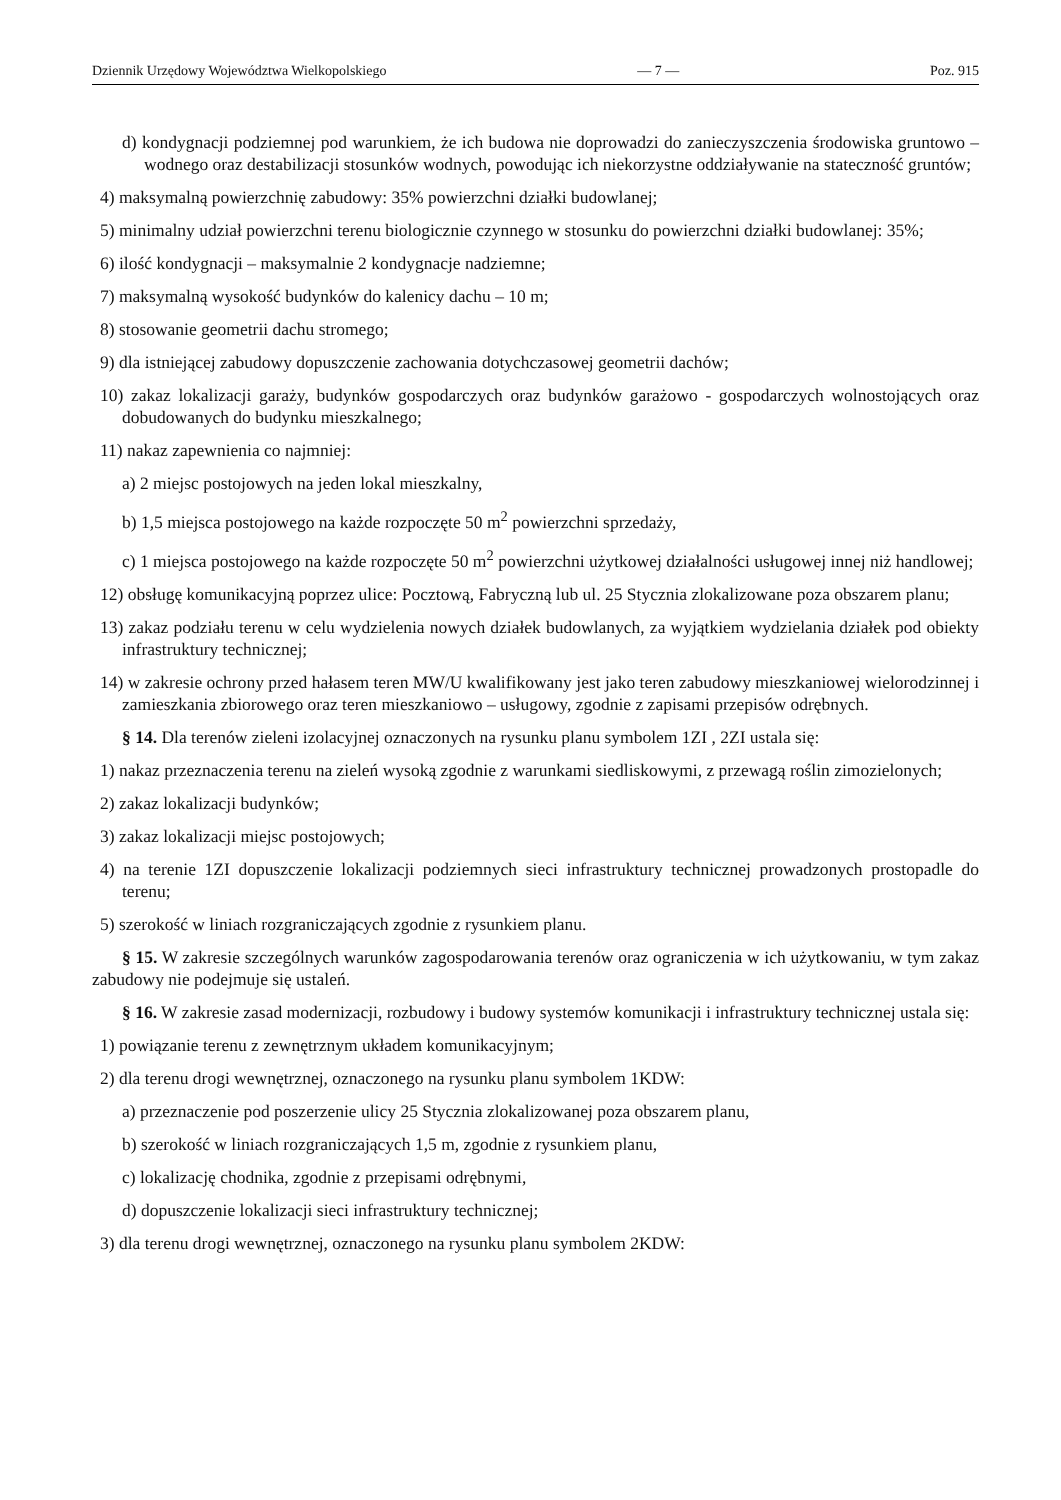Dziennik Urzędowy Województwa Wielkopolskiego — 7 — Poz. 915
d) kondygnacji podziemnej pod warunkiem, że ich budowa nie doprowadzi do zanieczyszczenia środowiska gruntowo – wodnego oraz destabilizacji stosunków wodnych, powodując ich niekorzystne oddziaływanie na stateczność gruntów;
4) maksymalną powierzchnię zabudowy: 35% powierzchni działki budowlanej;
5) minimalny udział powierzchni terenu biologicznie czynnego w stosunku do powierzchni działki budowlanej: 35%;
6) ilość kondygnacji – maksymalnie 2 kondygnacje nadziemne;
7) maksymalną wysokość budynków do kalenicy dachu – 10 m;
8) stosowanie geometrii dachu stromego;
9) dla istniejącej zabudowy dopuszczenie zachowania dotychczasowej geometrii dachów;
10) zakaz lokalizacji garaży, budynków gospodarczych oraz budynków garażowo - gospodarczych wolnostojących oraz dobudowanych do budynku mieszkalnego;
11) nakaz zapewnienia co najmniej:
a) 2 miejsc postojowych na jeden lokal mieszkalny,
b) 1,5 miejsca postojowego na każde rozpoczęte 50 m<sup>2</sup> powierzchni sprzedaży,
c) 1 miejsca postojowego na każde rozpoczęte 50 m<sup>2</sup> powierzchni użytkowej działalności usługowej innej niż handlowej;
12) obsługę komunikacyjną poprzez ulice: Pocztową, Fabryczną lub ul. 25 Stycznia zlokalizowane poza obszarem planu;
13) zakaz podziału terenu w celu wydzielenia nowych działek budowlanych, za wyjątkiem wydzielania działek pod obiekty infrastruktury technicznej;
14) w zakresie ochrony przed hałasem teren MW/U kwalifikowany jest jako teren zabudowy mieszkaniowej wielorodzinnej i zamieszkania zbiorowego oraz teren mieszkaniowo – usługowy, zgodnie z zapisami przepisów odrębnych.
§ 14. Dla terenów zieleni izolacyjnej oznaczonych na rysunku planu symbolem 1ZI , 2ZI ustala się:
1) nakaz przeznaczenia terenu na zieleń wysoką zgodnie z warunkami siedliskowymi, z przewagą roślin zimozielonych;
2) zakaz lokalizacji budynków;
3) zakaz lokalizacji miejsc postojowych;
4) na terenie 1ZI dopuszczenie lokalizacji podziemnych sieci infrastruktury technicznej prowadzonych prostopadle do terenu;
5) szerokość w liniach rozgraniczających zgodnie z rysunkiem planu.
§ 15. W zakresie szczególnych warunków zagospodarowania terenów oraz ograniczenia w ich użytkowaniu, w tym zakaz zabudowy nie podejmuje się ustaleń.
§ 16. W zakresie zasad modernizacji, rozbudowy i budowy systemów komunikacji i infrastruktury technicznej ustala się:
1) powiązanie terenu z zewnętrznym układem komunikacyjnym;
2) dla terenu drogi wewnętrznej, oznaczonego na rysunku planu symbolem 1KDW:
a) przeznaczenie pod poszerzenie ulicy 25 Stycznia zlokalizowanej poza obszarem planu,
b) szerokość w liniach rozgraniczających 1,5 m, zgodnie z rysunkiem planu,
c) lokalizację chodnika, zgodnie z przepisami odrębnymi,
d) dopuszczenie lokalizacji sieci infrastruktury technicznej;
3) dla terenu drogi wewnętrznej, oznaczonego na rysunku planu symbolem 2KDW: